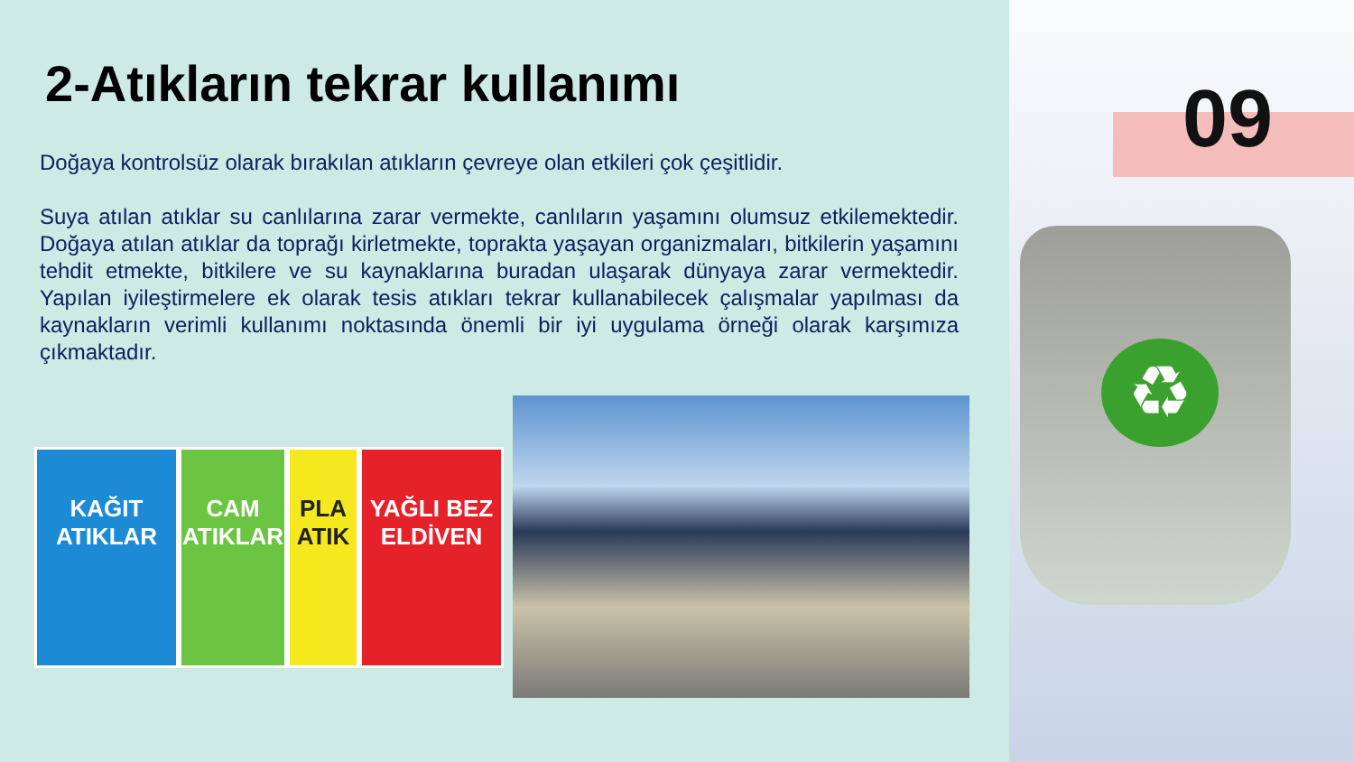09
♻
2-Atıkların tekrar kullanımı
Doğaya kontrolsüz olarak bırakılan atıkların çevreye olan etkileri çok çeşitlidir.
Suya atılan atıklar su canlılarına zarar vermekte, canlıların yaşamını olumsuz etkilemektedir. Doğaya atılan atıklar da toprağı kirletmekte, toprakta yaşayan organizmaları, bitkilerin yaşamını tehdit etmekte, bitkilere ve su kaynaklarına buradan ulaşarak dünyaya zarar vermektedir. Yapılan iyileştirmelere ek olarak tesis atıkları tekrar kullanabilecek çalışmalar yapılması da kaynakların verimli kullanımı noktasında önemli bir iyi uygulama örneği olarak karşımıza çıkmaktadır.
KAĞIT ATIKLAR
CAM ATIKLAR
PLA ATIK
YAĞLI BEZ ELDİVEN